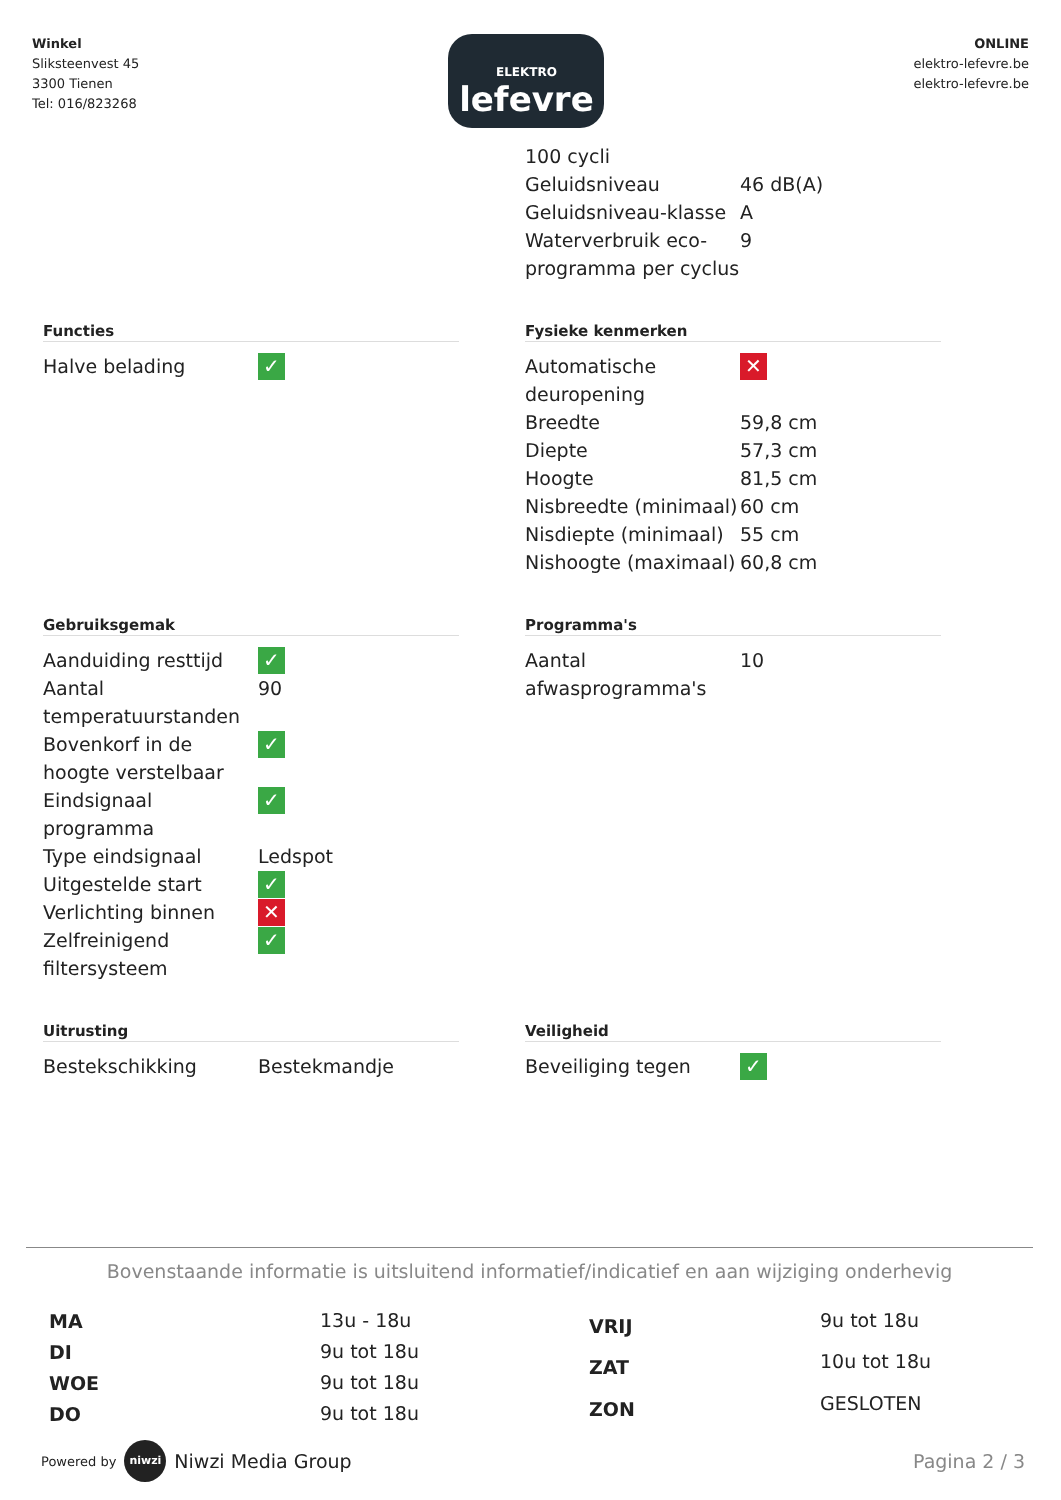Winkel
Sliksteenvest 45
3300 Tienen
Tel: 016/823268
ELEKTRO
lefevre
ONLINE
elektro-lefevre.be
elektro-lefevre.be
| 100 cycli | |
| Geluidsniveau | 46 dB(A) |
| Geluidsniveau-klasse | A |
| Waterverbruik eco-programma per cyclus | 9 |
Functies
| Halve belading | ✓ |
Fysieke kenmerken
| Automatische deuropening | ✕ |
| Breedte | 59,8 cm |
| Diepte | 57,3 cm |
| Hoogte | 81,5 cm |
| Nisbreedte (minimaal) | 60 cm |
| Nisdiepte (minimaal) | 55 cm |
| Nishoogte (maximaal) | 60,8 cm |
Gebruiksgemak
| Aanduiding resttijd | ✓ |
| Aantal temperatuurstanden | 90 |
| Bovenkorf in de hoogte verstelbaar | ✓ |
| Eindsignaal programma | ✓ |
| Type eindsignaal | Ledspot |
| Uitgestelde start | ✓ |
| Verlichting binnen | ✕ |
| Zelfreinigend filtersysteem | ✓ |
Programma's
| Aantal afwasprogramma's | 10 |
Uitrusting
| Bestekschikking | Bestekmandje |
Veiligheid
| Beveiliging tegen | ✓ |
Bovenstaande informatie is uitsluitend informatief/indicatief en aan wijziging onderhevig
| MA | 13u - 18u |
| DI | 9u tot 18u |
| WOE | 9u tot 18u |
| DO | 9u tot 18u |
| VRIJ | 9u tot 18u |
| ZAT | 10u tot 18u |
| ZON | GESLOTEN |
Powered by niwzi Niwzi Media Group
Pagina 2 / 3